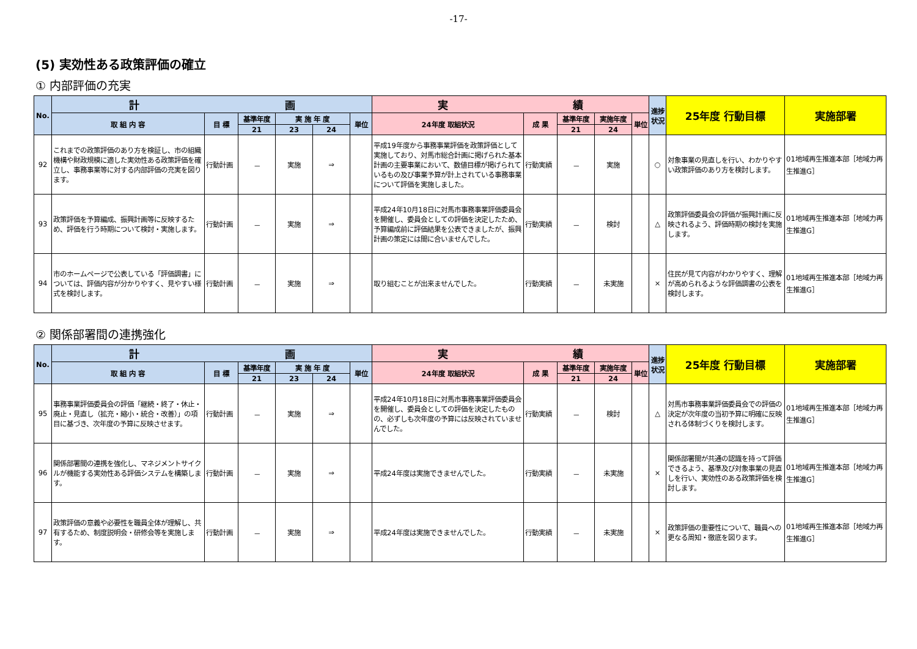-17-
(5) 実効性ある政策評価の確立
① 内部評価の充実
| No. | 計 画 | | | | | | 実 績 | | | | | 進捗状況 | 25年度 行動目標 | 実施部署 |
| --- | --- | --- | --- | --- | --- | --- | --- | --- | --- | --- | --- | --- | --- | --- |
| | 取 組 内 容 | 目 標 | 基準年度 | 実 施 年 度 | | 単位 | 24年度 取組状況 | 成 果 | 基準年度 | 実施年度 | 単位 | | | |
| | | | 21 | 23 | 24 | | | | 21 | 24 | | | | |
| 92 | これまでの政策評価のあり方を検証し、市の組織機構や財政規模に適した実効性ある政策評価を確立し、事務事業等に対する内部評価の充実を図ります。 | 行動計画 | － | 実施 | ⇒ | | 平成19年度から事務事業評価を政策評価として実施しており、対馬市総合計画に掲げられた基本計画の主要事業において、数値目標が掲げられているもの及び事業予算が計上されている事務事業について評価を実施しました。 | 行動実績 | － | 実施 | | ○ | 対象事業の見直しを行い、わかりやすい政策評価のあり方を検討します。 | 01地域再生推進本部［地域力再生推進G］ |
| 93 | 政策評価を予算編成、振興計画等に反映するため、評価を行う時期について検討・実施します。 | 行動計画 | － | 実施 | ⇒ | | 平成24年10月18日に対馬市事務事業評価委員会を開催し、委員会としての評価を決定したため、予算編成前に評価結果を公表できましたが、振興計画の策定には間に合いませんでした。 | 行動実績 | － | 検討 | | △ | 政策評価委員会の評価が振興計画に反映されるよう、評価時期の検討を実施します。 | 01地域再生推進本部［地域力再生推進G］ |
| 94 | 市のホームページで公表している「評価調書」については、評価内容が分かりやすく、見やすい様式を検討します。 | 行動計画 | － | 実施 | ⇒ | | 取り組むことが出来ませんでした。 | 行動実績 | － | 未実施 | | × | 住民が見て内容がわかりやすく、理解が高められるような評価調書の公表を検討します。 | 01地域再生推進本部［地域力再生推進G］ |
② 関係部署間の連携強化
| No. | 計 画 | | | | | | 実 績 | | | | | 進捗状況 | 25年度 行動目標 | 実施部署 |
| --- | --- | --- | --- | --- | --- | --- | --- | --- | --- | --- | --- | --- | --- | --- |
| | 取 組 内 容 | 目 標 | 基準年度 | 実 施 年 度 | | 単位 | 24年度 取組状況 | 成 果 | 基準年度 | 実施年度 | 単位 | | | |
| | | | 21 | 23 | 24 | | | | 21 | 24 | | | | |
| 95 | 事務事業評価委員会の評価「継続・終了・休止・廃止・見直し（拡充・縮小・統合・改善）」の項目に基づき、次年度の予算に反映させます。 | 行動計画 | － | 実施 | ⇒ | | 平成24年10月18日に対馬市事務事業評価委員会を開催し、委員会としての評価を決定したものの、必ずしも次年度の予算には反映されていませんでした。 | 行動実績 | － | 検討 | | △ | 対馬市事務事業評価委員会での評価の決定が次年度の当初予算に明確に反映される体制づくりを検討します。 | 01地域再生推進本部［地域力再生推進G］ |
| 96 | 関係部署間の連携を強化し、マネジメントサイクルが機能する実効性ある評価システムを構築します。 | 行動計画 | － | 実施 | ⇒ | | 平成24年度は実施できませんでした。 | 行動実績 | － | 未実施 | | × | 関係部署間が共通の認識を持って評価できるよう、基準及び対象事業の見直しを行い、実効性のある政策評価を検討します。 | 01地域再生推進本部［地域力再生推進G］ |
| 97 | 政策評価の意義や必要性を職員全体が理解し、共有するため、制度説明会・研修会等を実施します。 | 行動計画 | － | 実施 | ⇒ | | 平成24年度は実施できませんでした。 | 行動実績 | － | 未実施 | | × | 政策評価の重要性について、職員への更なる周知・徹底を図ります。 | 01地域再生推進本部［地域力再生推進G］ |